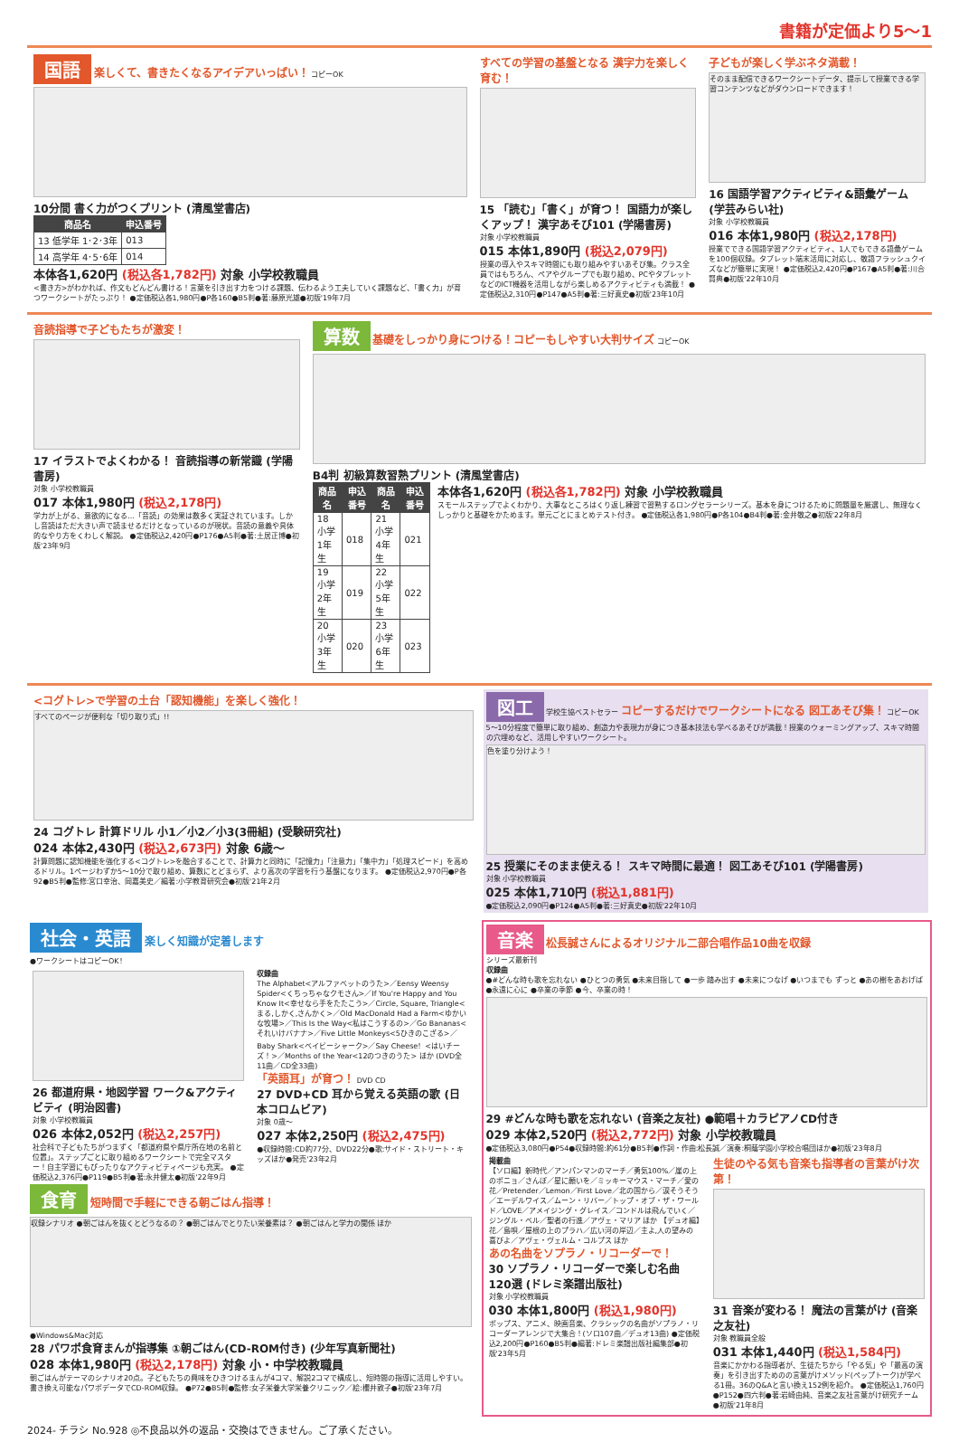書籍が定価より5～1
国語 楽しくて、書きたくなるアイデアいっぱい！ コピーOK
10分間 書く力がつくプリント (清風堂書店)
| 商品名 | 申込番号 |
| --- | --- |
| 13 低学年 1･2･3年 | 013 |
| 14 高学年 4･5･6年 | 014 |
本体各1,620円 (税込各1,782円) 対象 小学校教職員
<書き方>がわかれば、作文もどんどん書ける！言葉を引き出す力をつける課題、伝わるよう工夫していく課題など、「書く力」が育つワークシートがたっぷり！ ●定価税込各1,980円●P各160●B5判●著:藤原光雄●初版'19年7月
すべての学習の基盤となる 漢字力を楽しく育む！
15 「読む」「書く」が育つ！ 国語力が楽しくアップ！ 漢字あそび101 (学陽書房)
対象 小学校教職員
015 本体1,890円 (税込2,079円)
授業の導入やスキマ時間にも取り組みやすいあそび集。クラス全員ではもちろん、ペアやグループでも取り組め、PCやタブレットなどのICT機器を活用しながら楽しめるアクティビティも満載！ ●定価税込2,310円●P147●A5判●著:三好真史●初版'23年10月
子どもが楽しく学ぶネタ満載！
そのまま配信できるワークシートデータ、提示して授業できる学習コンテンツなどがダウンロードできます！
16 国語学習アクティビティ&語彙ゲーム (学芸みらい社)
対象 小学校教職員
016 本体1,980円 (税込2,178円)
授業でできる国語学習アクティビティ、1人でもできる語彙ゲームを100個収録。タブレット端末活用に対応し、敬語フラッシュクイズなどが簡単に実現！ ●定価税込2,420円●P167●A5判●著:川合賢典●初版'22年10月
音読指導で子どもたちが激変！
17 イラストでよくわかる！ 音読指導の新常識 (学陽書房)
対象 小学校教職員
017 本体1,980円 (税込2,178円)
学力が上がる、意欲的になる…「音読」の効果は数多く実証されています。しかし音読はただ大きい声で読ませるだけとなっているのが現状。音読の意義や具体的なやり方をくわしく解説。 ●定価税込2,420円●P176●A5判●著:土居正博●初版'23年9月
算数 基礎をしっかり身につける！コピーもしやすい大判サイズ コピーOK
B4判 初級算数習熟プリント (清風堂書店)
| 商品名 | 申込番号 | 商品名 | 申込番号 |
| --- | --- | --- | --- |
| 18 小学1年生 | 018 | 21 小学4年生 | 021 |
| 19 小学2年生 | 019 | 22 小学5年生 | 022 |
| 20 小学3年生 | 020 | 23 小学6年生 | 023 |
本体各1,620円 (税込各1,782円) 対象 小学校教職員
スモールステップでよくわかり、大事なところはくり返し練習で習熟するロングセラーシリーズ。基本を身につけるために問題量を厳選し、無理なくしっかりと基礎をかためます。単元ごとにまとめテスト付き。 ●定価税込各1,980円●P各104●B4判●著:金井敬之●初版'22年8月
<コグトレ>で学習の土台「認知機能」を楽しく強化！
すべてのページが便利な「切り取り式」!!
24 コグトレ 計算ドリル 小1／小2／小3(3冊組) (受験研究社)
024 本体2,430円 (税込2,673円) 対象 6歳～
計算問題に認知機能を強化する<コグトレ>を融合することで、計算力と同時に「記憶力」「注意力」「集中力」「処理スピード」を高めるドリル。1ページわずか5～10分で取り組め、算数にとどまらず、より高次の学習を行う基盤になります。 ●定価税込2,970円●P各92●B5判●監修:宮口幸治、岡嘉美史／編著:小学教育研究会●初版'21年2月
図工 学校生協ベストセラー コピーするだけでワークシートになる 図工あそび集！ コピーOK
5～10分程度で簡単に取り組め、創造力や表現力が身につき基本技法も学べるあそびが満載！授業のウォーミングアップ、スキマ時間の穴埋めなど、活用しやすいワークシート。
色を塗り分けよう！
25 授業にそのまま使える！ スキマ時間に最適！ 図工あそび101 (学陽書房)
対象 小学校教職員
025 本体1,710円 (税込1,881円)
●定価税込2,090円●P124●A5判●著:三好真史●初版'22年10月
社会・英語 楽しく知識が定着します
●ワークシートはコピーOK！
26 都道府県・地図学習 ワーク&アクティビティ (明治図書)
対象 小学校教職員
026 本体2,052円 (税込2,257円)
社会科で子どもたちがつまずく「都道府県や県庁所在地の名前と位置」。ステップごとに取り組めるワークシートで完全マスター！自主学習にもぴったりなアクティビティページも充実。 ●定価税込2,376円●P119●B5判●著:永井健太●初版'22年9月
収録曲
The Alphabet<アルファベットのうた>／Eensy Weensy Spider<くちっちゃなクモさん>／If You're Happy and You Know It<幸せなら手をたたこう>／Circle, Square, Triangle<まる,しかく,さんかく>／Old MacDonald Had a Farm<ゆかいな牧場>／This Is the Way<私はこうするの>／Go Bananas<それいけバナナ>／Five Little Monkeys<5ひきのこざる>／Baby Shark<ベイビーシャーク>／Say Cheese！<はいチーズ！>／Months of the Year<12のつきのうた> ほか (DVD全11曲／CD全33曲)
「英語耳」が育つ！ DVD CD
27 DVD+CD 耳から覚える英語の歌 (日本コロムビア)
対象 0歳～
027 本体2,250円 (税込2,475円)
●収録時間:CD約77分、DVD22分●歌:サイド・ストリート・キッズほか●発売'23年2月
食育 短時間で手軽にできる朝ごはん指導！
収録シナリオ ●朝ごはんを抜くとどうなるの？ ●朝ごはんでとりたい栄養素は？ ●朝ごはんと学力の関係 ほか
●Windows&Mac対応
28 パワポ食育まんが指導集 ①朝ごはん(CD-ROM付き) (少年写真新聞社)
028 本体1,980円 (税込2,178円) 対象 小・中学校教職員
朝ごはんがテーマのシナリオ20点。子どもたちの興味をひきつけるまんが4コマ、解説2コマで構成し、短時間の指導に活用しやすい。書き換え可能なパワポデータでCD-ROM収録。 ●P72●B5判●監修:女子栄養大学栄養クリニック／絵:櫻井敦子●初版'23年7月
音楽 松長誠さんによるオリジナル二部合唱作品10曲を収録
シリーズ最新刊
収録曲
●#どんな時も歌を忘れない ●ひとつの勇気 ●未来目指して ●一歩 踏み出す ●未来につなげ ●いつまでも ずっと ●あの樹をあおげば ●永遠に心に ●卒業の季節 ●今、卒業の時！
29 #どんな時も歌を忘れない (音楽之友社) ●範唱＋カラピアノCD付き
029 本体2,520円 (税込2,772円) 対象 小学校教職員
●定価税込3,080円●P54●収録時間:約61分●B5判●作詞・作曲:松長誠／演奏:桐蔭学園小学校合唱団ほか●初版'23年8月
掲載曲
【ソロ編】新時代／アンパンマンのマーチ／勇気100%／崖の上のポニョ／さんぽ／星に願いを／ミッキーマウス・マーチ／愛の花／Pretender／Lemon／First Love／北の国から／涙そうそう／エーデルワイス／ムーン・リバー／トップ・オブ・ザ・ワールド／LOVE／アメイジング・グレイス／コンドルは飛んでいく／ジングル・ベル／聖者の行進／アヴェ・マリア ほか 【デュオ編】花／島唄／屋根の上のプラハ／広い河の岸辺／主よ,人の望みの喜びよ／アヴェ・ヴェルム・コルプス ほか
あの名曲をソプラノ・リコーダーで！
30 ソプラノ・リコーダーで楽しむ名曲120選 (ドレミ楽譜出版社)
対象 小学校教職員
030 本体1,800円 (税込1,980円)
ポップス、アニメ、映画音楽、クラシックの名曲がソプラノ・リコーダーアレンジで大集合！(ソロ107曲／デュオ13曲) ●定価税込2,200円●P160●B5判●編著:ドレミ楽譜出版社編集部●初版'23年5月
生徒のやる気も音楽も指導者の言葉がけ次第！
31 音楽が変わる！ 魔法の言葉がけ (音楽之友社)
対象 教職員全般
031 本体1,440円 (税込1,584円)
音楽にかかわる指導者が、生徒たちから「やる気」や「最高の演奏」を引き出すためのの言葉がけメソッド(ペップトーク)が学べる1冊。36のQ&Aと言い換え152例を紹介。 ●定価税込1,760円●P152●四六判●著:岩崎由純、音楽之友社言葉がけ研究チーム●初版'21年8月
2024- チラシ No.928 ◎不良品以外の返品・交換はできません。ご了承ください。